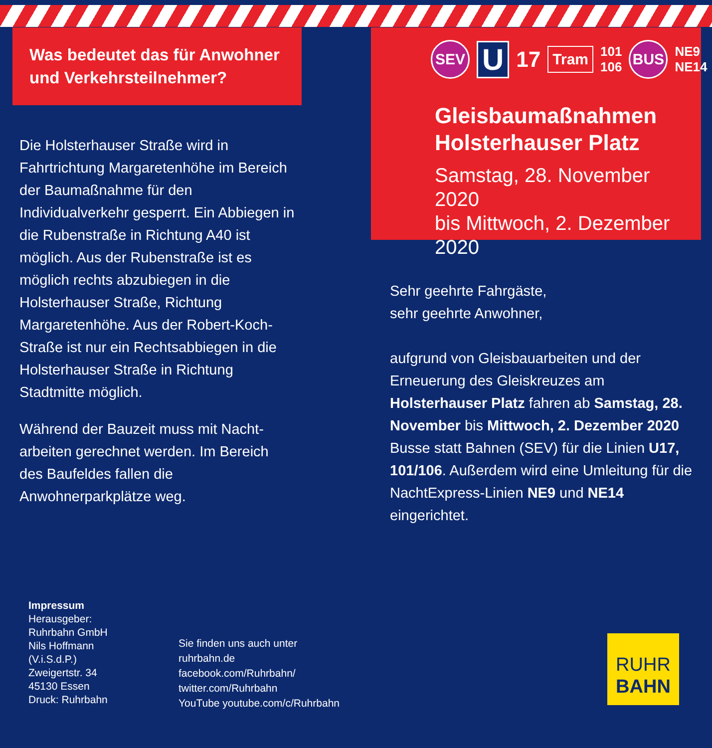Was bedeutet das für Anwohner
und Verkehrsteilnehmer?
Die Holsterhauser Straße wird in Fahrtrichtung Margaretenhöhe im Bereich der Baumaßnahme für den Individualverkehr gesperrt. Ein Abbiegen in die Rubenstraße in Richtung A40 ist möglich. Aus der Rubenstraße ist es möglich rechts abzubiegen in die Holsterhauser Straße, Richtung Margaretenhöhe. Aus der Robert-Koch-Straße ist nur ein Rechtsabbiegen in die Holsterhauser Straße in Richtung Stadtmitte möglich.
Während der Bauzeit muss mit Nacht-arbeiten gerechnet werden. Im Bereich des Baufeldes fallen die Anwohnerparkplätze weg.
SEV U 17 Tram 101
106 BUS NE9
NE14
Gleisbaumaßnahmen
Holsterhauser Platz
Samstag, 28. November 2020
bis Mittwoch, 2. Dezember 2020
Sehr geehrte Fahrgäste,
sehr geehrte Anwohner,
aufgrund von Gleisbauarbeiten und der Erneuerung des Gleiskreuzes am Holsterhauser Platz fahren ab Samstag, 28. November bis Mittwoch, 2. Dezember 2020 Busse statt Bahnen (SEV) für die Linien U17, 101/106. Außerdem wird eine Umleitung für die NachtExpress-Linien NE9 und NE14 eingerichtet.
Impressum
Herausgeber:
Ruhrbahn GmbH
Nils Hoffmann
(V.i.S.d.P.)
Zweigertstr. 34
45130 Essen
Druck: Ruhrbahn
Sie finden uns auch unter
ruhrbahn.de
facebook.com/Ruhrbahn/
twitter.com/Ruhrbahn
YouTube youtube.com/c/Ruhrbahn
RUHR
BAHN